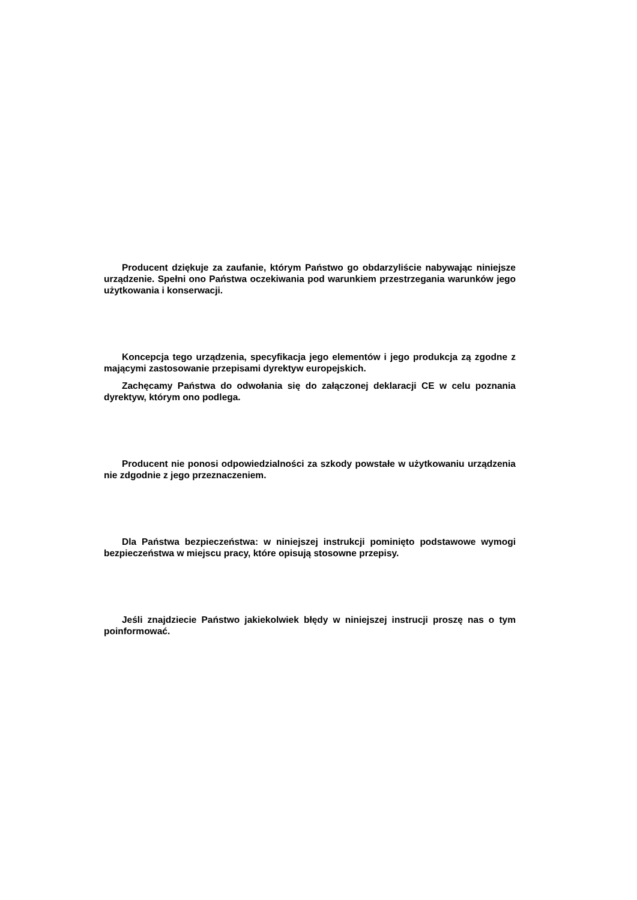Producent dziękuje za zaufanie, którym Państwo go obdarzyliście nabywając niniejsze urządzenie. Spełni ono Państwa oczekiwania pod warunkiem przestrzegania warunków jego użytkowania i konserwacji.
Koncepcja tego urządzenia, specyfikacja jego elementów i jego produkcja zą zgodne z mającymi zastosowanie przepisami dyrektyw europejskich.
Zachęcamy Państwa do odwołania się do załączonej deklaracji CE w celu poznania dyrektyw, którym ono podlega.
Producent nie ponosi odpowiedzialności za szkody powstałe w użytkowaniu urządzenia nie zdgodnie z jego przeznaczeniem.
Dla Państwa bezpieczeństwa: w niniejszej instrukcji pominięto podstawowe wymogi bezpieczeństwa w miejscu pracy, które opisują stosowne przepisy.
Jeśli znajdziecie Państwo jakiekolwiek błędy w niniejszej instrucji proszę nas o tym poinformować.